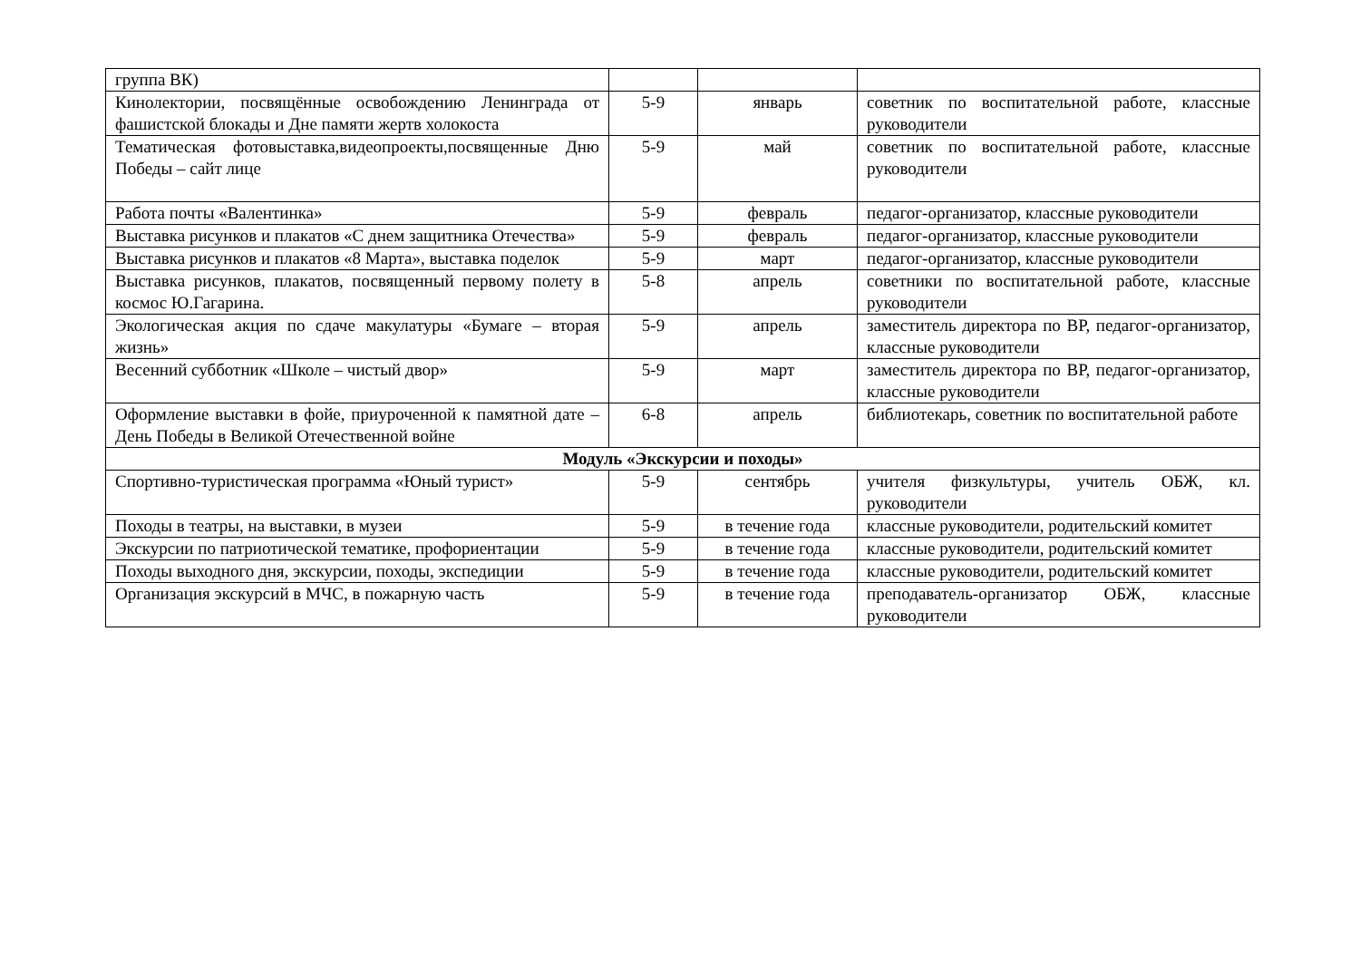| группа ВК) | | | |
| Кинолектории, посвящённые освобождению Ленинграда от фашистской блокады и Дне памяти жертв холокоста | 5-9 | январь | советник по воспитательной работе, классные руководители |
| Тематическая фотовыставка,видеопроекты,посвященные Дню Победы – сайт лице | 5-9 | май | советник по воспитательной работе, классные руководители |
| Работа почты «Валентинка» | 5-9 | февраль | педагог-организатор, классные руководители |
| Выставка рисунков и плакатов «С днем защитника Отечества» | 5-9 | февраль | педагог-организатор, классные руководители |
| Выставка рисунков и плакатов «8 Марта», выставка поделок | 5-9 | март | педагог-организатор, классные руководители |
| Выставка рисунков, плакатов, посвященный первому полету в космос Ю.Гагарина. | 5-8 | апрель | советники по воспитательной работе, классные руководители |
| Экологическая акция по сдаче макулатуры «Бумаге – вторая жизнь» | 5-9 | апрель | заместитель директора по ВР, педагог-организатор, классные руководители |
| Весенний субботник «Школе – чистый двор» | 5-9 | март | заместитель директора по ВР, педагог-организатор, классные руководители |
| Оформление выставки в фойе, приуроченной к памятной дате – День Победы в Великой Отечественной войне | 6-8 | апрель | библиотекарь, советник по воспитательной работе |
| Модуль «Экскурсии и походы» | | | |
| Спортивно-туристическая программа «Юный турист» | 5-9 | сентябрь | учителя физкультуры, учитель ОБЖ, кл. руководители |
| Походы в театры, на выставки, в музеи | 5-9 | в течение года | классные руководители, родительский комитет |
| Экскурсии по патриотической тематике, профориентации | 5-9 | в течение года | классные руководители, родительский комитет |
| Походы выходного дня, экскурсии, походы, экспедиции | 5-9 | в течение года | классные руководители, родительский комитет |
| Организация экскурсий в МЧС, в пожарную часть | 5-9 | в течение года | преподаватель-организатор ОБЖ, классные руководители |